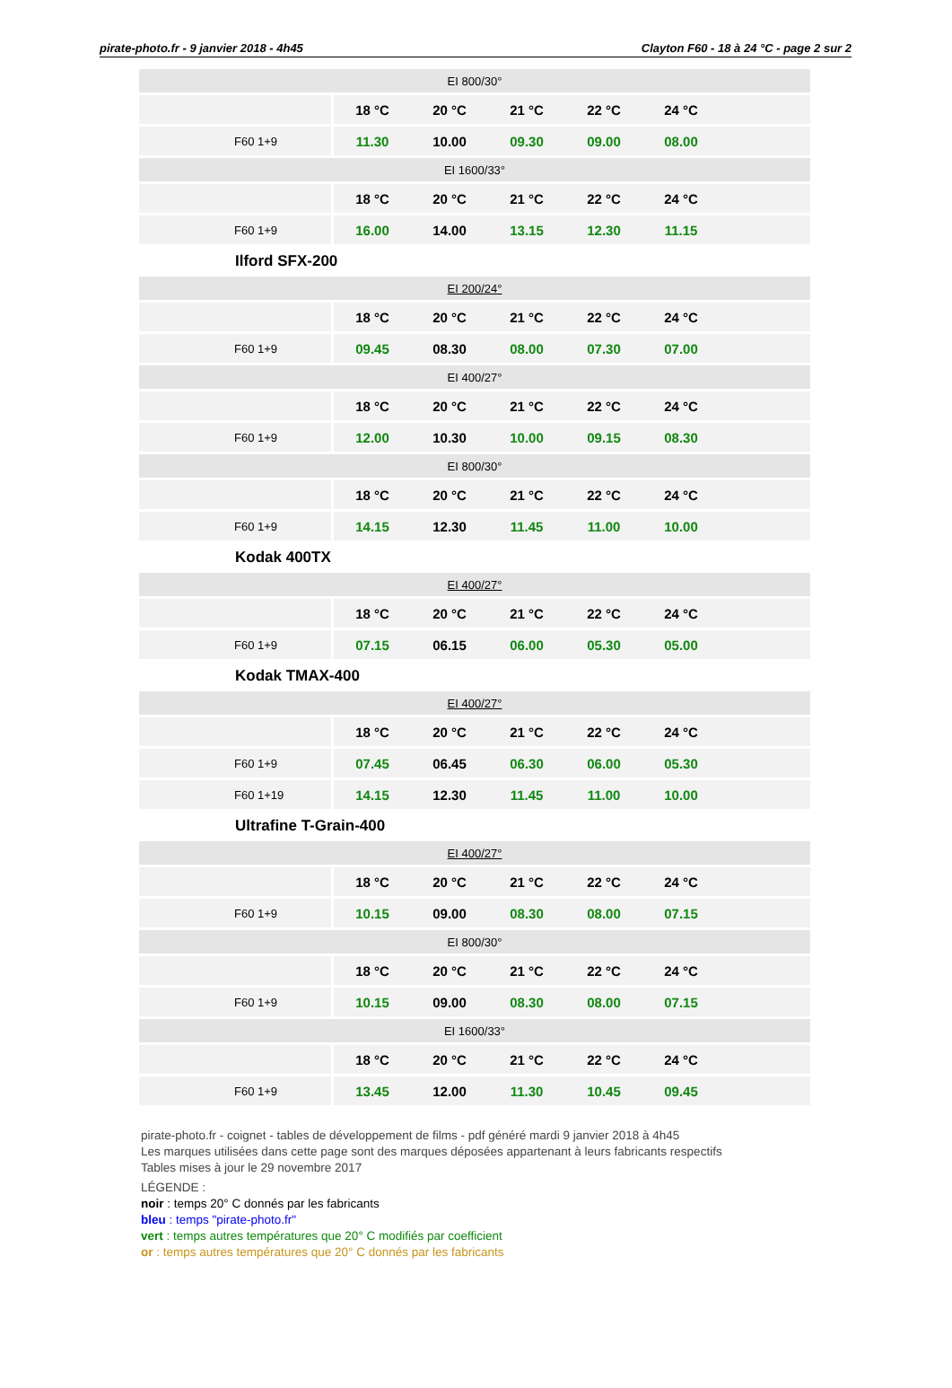pirate-photo.fr - 9 janvier 2018 - 4h45 Clayton F60 - 18 à 24 °C - page 2 sur 2
| EI 800/30° | | | | | | |
| | 18 °C | 20 °C | 21 °C | 22 °C | 24 °C | |
| F60 1+9 | 11.30 | 10.00 | 09.30 | 09.00 | 08.00 | |
| EI 1600/33° | | | | | | |
| | 18 °C | 20 °C | 21 °C | 22 °C | 24 °C | |
| F60 1+9 | 16.00 | 14.00 | 13.15 | 12.30 | 11.15 | |
Ilford SFX-200
| EI 200/24° | | | | | | |
| | 18 °C | 20 °C | 21 °C | 22 °C | 24 °C | |
| F60 1+9 | 09.45 | 08.30 | 08.00 | 07.30 | 07.00 | |
| EI 400/27° | | | | | | |
| | 18 °C | 20 °C | 21 °C | 22 °C | 24 °C | |
| F60 1+9 | 12.00 | 10.30 | 10.00 | 09.15 | 08.30 | |
| EI 800/30° | | | | | | |
| | 18 °C | 20 °C | 21 °C | 22 °C | 24 °C | |
| F60 1+9 | 14.15 | 12.30 | 11.45 | 11.00 | 10.00 | |
Kodak 400TX
| EI 400/27° | | | | | | |
| | 18 °C | 20 °C | 21 °C | 22 °C | 24 °C | |
| F60 1+9 | 07.15 | 06.15 | 06.00 | 05.30 | 05.00 | |
Kodak TMAX-400
| EI 400/27° | | | | | | |
| | 18 °C | 20 °C | 21 °C | 22 °C | 24 °C | |
| F60 1+9 | 07.45 | 06.45 | 06.30 | 06.00 | 05.30 | |
| F60 1+19 | 14.15 | 12.30 | 11.45 | 11.00 | 10.00 | |
Ultrafine T-Grain-400
| EI 400/27° | | | | | | |
| | 18 °C | 20 °C | 21 °C | 22 °C | 24 °C | |
| F60 1+9 | 10.15 | 09.00 | 08.30 | 08.00 | 07.15 | |
| EI 800/30° | | | | | | |
| | 18 °C | 20 °C | 21 °C | 22 °C | 24 °C | |
| F60 1+9 | 10.15 | 09.00 | 08.30 | 08.00 | 07.15 | |
| EI 1600/33° | | | | | | |
| | 18 °C | 20 °C | 21 °C | 22 °C | 24 °C | |
| F60 1+9 | 13.45 | 12.00 | 11.30 | 10.45 | 09.45 | |
pirate-photo.fr - coignet - tables de développement de films - pdf généré mardi 9 janvier 2018 à 4h45
Les marques utilisées dans cette page sont des marques déposées appartenant à leurs fabricants respectifs
Tables mises à jour le 29 novembre 2017
LÉGENDE :
noir : temps 20° C donnés par les fabricants
bleu : temps "pirate-photo.fr"
vert : temps autres températures que 20° C modifiés par coefficient
or : temps autres températures que 20° C donnés par les fabricants